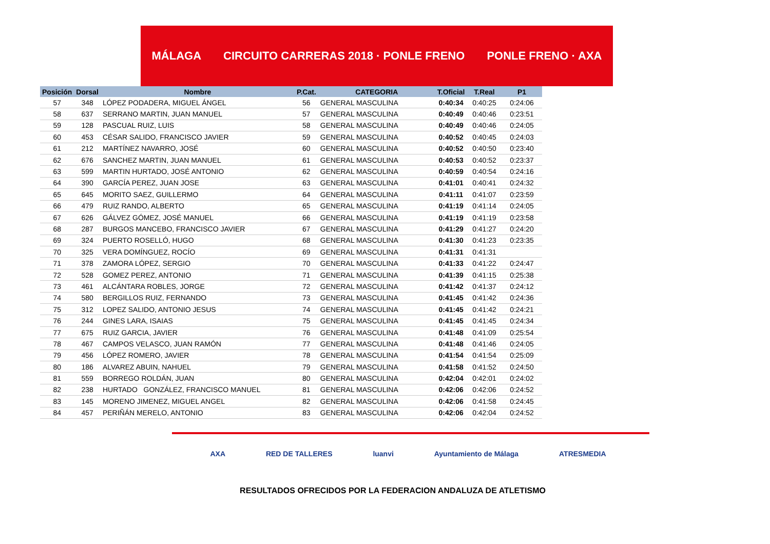MÁLAGA CIRCUITO CARRERAS 2018 · PONLE FRENO PONLE FRENO · AXA
| Posición | Dorsal | Nombre | P.Cat. | CATEGORIA | T.Oficial | T.Real | P1 |
| --- | --- | --- | --- | --- | --- | --- | --- |
| 57 | 348 | LÓPEZ PODADERA, MIGUEL ÁNGEL | 56 | GENERAL MASCULINA | 0:40:34 | 0:40:25 | 0:24:06 |
| 58 | 637 | SERRANO MARTIN, JUAN MANUEL | 57 | GENERAL MASCULINA | 0:40:49 | 0:40:46 | 0:23:51 |
| 59 | 128 | PASCUAL RUIZ, LUIS | 58 | GENERAL MASCULINA | 0:40:49 | 0:40:46 | 0:24:05 |
| 60 | 453 | CÉSAR SALIDO, FRANCISCO JAVIER | 59 | GENERAL MASCULINA | 0:40:52 | 0:40:45 | 0:24:03 |
| 61 | 212 | MARTÍNEZ NAVARRO, JOSÉ | 60 | GENERAL MASCULINA | 0:40:52 | 0:40:50 | 0:23:40 |
| 62 | 676 | SANCHEZ MARTIN, JUAN MANUEL | 61 | GENERAL MASCULINA | 0:40:53 | 0:40:52 | 0:23:37 |
| 63 | 599 | MARTIN HURTADO, JOSÉ ANTONIO | 62 | GENERAL MASCULINA | 0:40:59 | 0:40:54 | 0:24:16 |
| 64 | 390 | GARCÍA PEREZ, JUAN JOSE | 63 | GENERAL MASCULINA | 0:41:01 | 0:40:41 | 0:24:32 |
| 65 | 645 | MORITO SAEZ, GUILLERMO | 64 | GENERAL MASCULINA | 0:41:11 | 0:41:07 | 0:23:59 |
| 66 | 479 | RUIZ RANDO, ALBERTO | 65 | GENERAL MASCULINA | 0:41:19 | 0:41:14 | 0:24:05 |
| 67 | 626 | GÁLVEZ GÓMEZ, JOSÉ MANUEL | 66 | GENERAL MASCULINA | 0:41:19 | 0:41:19 | 0:23:58 |
| 68 | 287 | BURGOS MANCEBO, FRANCISCO JAVIER | 67 | GENERAL MASCULINA | 0:41:29 | 0:41:27 | 0:24:20 |
| 69 | 324 | PUERTO ROSELLÓ, HUGO | 68 | GENERAL MASCULINA | 0:41:30 | 0:41:23 | 0:23:35 |
| 70 | 325 | VERA DOMÍNGUEZ, ROCÍO | 69 | GENERAL MASCULINA | 0:41:31 | 0:41:31 | |
| 71 | 378 | ZAMORA LÓPEZ, SERGIO | 70 | GENERAL MASCULINA | 0:41:33 | 0:41:22 | 0:24:47 |
| 72 | 528 | GOMEZ PEREZ, ANTONIO | 71 | GENERAL MASCULINA | 0:41:39 | 0:41:15 | 0:25:38 |
| 73 | 461 | ALCÁNTARA ROBLES, JORGE | 72 | GENERAL MASCULINA | 0:41:42 | 0:41:37 | 0:24:12 |
| 74 | 580 | BERGILLOS RUIZ, FERNANDO | 73 | GENERAL MASCULINA | 0:41:45 | 0:41:42 | 0:24:36 |
| 75 | 312 | LOPEZ SALIDO, ANTONIO JESUS | 74 | GENERAL MASCULINA | 0:41:45 | 0:41:42 | 0:24:21 |
| 76 | 244 | GINES LARA, ISAIAS | 75 | GENERAL MASCULINA | 0:41:45 | 0:41:45 | 0:24:34 |
| 77 | 675 | RUIZ GARCIA, JAVIER | 76 | GENERAL MASCULINA | 0:41:48 | 0:41:09 | 0:25:54 |
| 78 | 467 | CAMPOS VELASCO, JUAN RAMÓN | 77 | GENERAL MASCULINA | 0:41:48 | 0:41:46 | 0:24:05 |
| 79 | 456 | LÓPEZ ROMERO, JAVIER | 78 | GENERAL MASCULINA | 0:41:54 | 0:41:54 | 0:25:09 |
| 80 | 186 | ALVAREZ ABUIN, NAHUEL | 79 | GENERAL MASCULINA | 0:41:58 | 0:41:52 | 0:24:50 |
| 81 | 559 | BORREGO ROLDÁN, JUAN | 80 | GENERAL MASCULINA | 0:42:04 | 0:42:01 | 0:24:02 |
| 82 | 238 | HURTADO GONZÁLEZ, FRANCISCO MANUEL | 81 | GENERAL MASCULINA | 0:42:06 | 0:42:06 | 0:24:52 |
| 83 | 145 | MORENO JIMENEZ, MIGUEL ANGEL | 82 | GENERAL MASCULINA | 0:42:06 | 0:41:58 | 0:24:45 |
| 84 | 457 | PERIÑÁN MERELO, ANTONIO | 83 | GENERAL MASCULINA | 0:42:06 | 0:42:04 | 0:24:52 |
AXA RED DE TALLERES luanvi Ayuntamiento de Málaga ATRESMEDIA
RESULTADOS OFRECIDOS POR LA FEDERACION ANDALUZA DE ATLETISMO